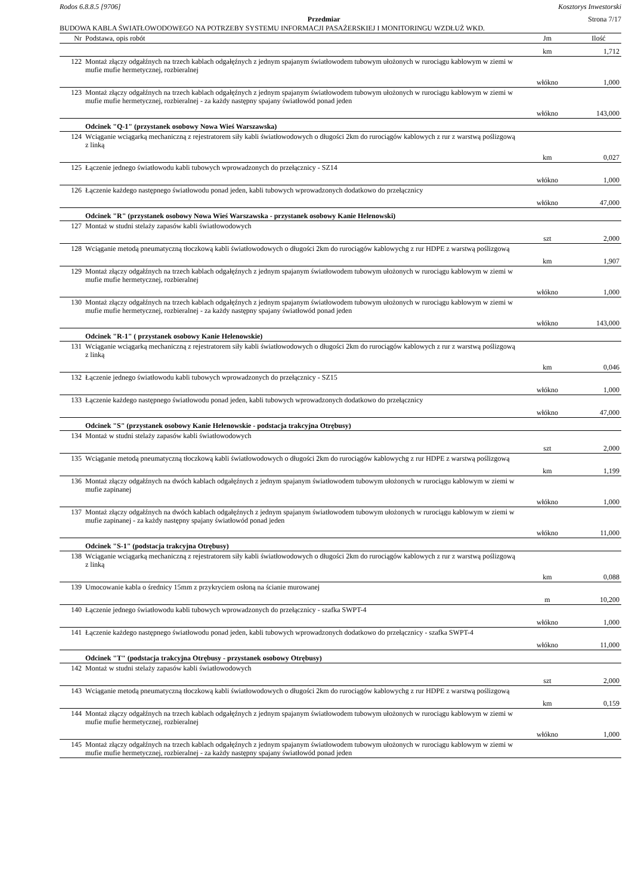Rodos 6.8.8.5 [9706] Kosztorys Inwestorski
Przedmiar Strona 7/17
BUDOWA KABLA ŚWIATŁOWODOWEGO NA POTRZEBY SYSTEMU INFORMACJI PASAŻERSKIEJ I MONITORINGU WZDŁUŻ WKD.
| Nr | Podstawa, opis robót | Jm | Ilość |
| --- | --- | --- | --- |
| | | km | 1,712 |
| 122 | Montaż złączy odgałźnych na trzech kablach odgałęźnych z jednym spajanym światłowodem tubowym ułożonych w rurociągu kablowym w ziemi w mufie mufie hermetycznej, rozbieralnej | | |
| | | włókno | 1,000 |
| 123 | Montaż złączy odgałźnych na trzech kablach odgałęźnych z jednym spajanym światłowodem tubowym ułożonych w rurociągu kablowym w ziemi w mufie mufie hermetycznej, rozbieralnej - za każdy następny spajany światłowód ponad jeden | | |
| | | włókno | 143,000 |
| | Odcinek "Q-1" (przystanek osobowy Nowa Wieś Warszawska) | | |
| 124 | Wciąganie wciągarką mechaniczną z rejestratorem siły kabli światłowodowych o długości 2km do rurociągów kablowych z rur z warstwą poślizgową z linką | | |
| | | km | 0,027 |
| 125 | Łączenie jednego światłowodu kabli tubowych wprowadzonych do przełącznicy - SZ14 | | |
| | | włókno | 1,000 |
| 126 | Łączenie każdego następnego światłowodu ponad jeden, kabli tubowych wprowadzonych dodatkowo do przełącznicy | | |
| | | włókno | 47,000 |
| | Odcinek "R" (przystanek osobowy Nowa Wieś Warszawska - przystanek osobowy Kanie Helenowski) | | |
| 127 | Montaż w studni stelaży zapasów kabli światłowodowych | | |
| | | szt | 2,000 |
| 128 | Wciąganie metodą pneumatyczną tłoczkową kabli światłowodowych o długości 2km do rurociągów kablowychg z rur HDPE z warstwą poślizgową | | |
| | | km | 1,907 |
| 129 | Montaż złączy odgałźnych na trzech kablach odgałęźnych z jednym spajanym światłowodem tubowym ułożonych w rurociągu kablowym w ziemi w mufie mufie hermetycznej, rozbieralnej | | |
| | | włókno | 1,000 |
| 130 | Montaż złączy odgałźnych na trzech kablach odgałęźnych z jednym spajanym światłowodem tubowym ułożonych w rurociągu kablowym w ziemi w mufie mufie hermetycznej, rozbieralnej - za każdy następny spajany światłowód ponad jeden | | |
| | | włókno | 143,000 |
| | Odcinek "R-1" ( przystanek osobowy Kanie Helenowskie) | | |
| 131 | Wciąganie wciągarką mechaniczną z rejestratorem siły kabli światłowodowych o długości 2km do rurociągów kablowych z rur z warstwą poślizgową z linką | | |
| | | km | 0,046 |
| 132 | Łączenie jednego światłowodu kabli tubowych wprowadzonych do przełącznicy - SZ15 | | |
| | | włókno | 1,000 |
| 133 | Łączenie każdego następnego światłowodu ponad jeden, kabli tubowych wprowadzonych dodatkowo do przełącznicy | | |
| | | włókno | 47,000 |
| | Odcinek "S" (przystanek osobowy Kanie Helenowskie - podstacja trakcyjna Otrębusy) | | |
| 134 | Montaż w studni stelaży zapasów kabli światłowodowych | | |
| | | szt | 2,000 |
| 135 | Wciąganie metodą pneumatyczną tłoczkową kabli światłowodowych o długości 2km do rurociągów kablowychg z rur HDPE z warstwą poślizgową | | |
| | | km | 1,199 |
| 136 | Montaż złączy odgałźnych na dwóch kablach odgałęźnych z jednym spajanym światłowodem tubowym ułożonych w rurociągu kablowym w ziemi w mufie zapinanej | | |
| | | włókno | 1,000 |
| 137 | Montaż złączy odgałźnych na dwóch kablach odgałęźnych z jednym spajanym światłowodem tubowym ułożonych w rurociągu kablowym w ziemi w mufie zapinanej - za każdy następny spajany światłowód ponad jeden | | |
| | | włókno | 11,000 |
| | Odcinek "S-1" (podstacja trakcyjna Otrębusy) | | |
| 138 | Wciąganie wciągarką mechaniczną z rejestratorem siły kabli światłowodowych o długości 2km do rurociągów kablowych z rur z warstwą poślizgową z linką | | |
| | | km | 0,088 |
| 139 | Umocowanie kabla o średnicy 15mm z przykryciem osłoną na ścianie murowanej | | |
| | | m | 10,200 |
| 140 | Łączenie jednego światłowodu kabli tubowych wprowadzonych do przełącznicy - szafka SWPT-4 | | |
| | | włókno | 1,000 |
| 141 | Łączenie każdego następnego światłowodu ponad jeden, kabli tubowych wprowadzonych dodatkowo do przełącznicy - szafka SWPT-4 | | |
| | | włókno | 11,000 |
| | Odcinek "T" (podstacja trakcyjna Otrębusy - przystanek osobowy Otrębusy) | | |
| 142 | Montaż w studni stelaży zapasów kabli światłowodowych | | |
| | | szt | 2,000 |
| 143 | Wciąganie metodą pneumatyczną tłoczkową kabli światłowodowych o długości 2km do rurociągów kablowychg z rur HDPE z warstwą poślizgową | | |
| | | km | 0,159 |
| 144 | Montaż złączy odgałźnych na trzech kablach odgałęźnych z jednym spajanym światłowodem tubowym ułożonych w rurociągu kablowym w ziemi w mufie mufie hermetycznej, rozbieralnej | | |
| | | włókno | 1,000 |
| 145 | Montaż złączy odgałźnych na trzech kablach odgałęźnych z jednym spajanym światłowodem tubowym ułożonych w rurociągu kablowym w ziemi w mufie mufie hermetycznej, rozbieralnej - za każdy następny spajany światłowód ponad jeden | | |